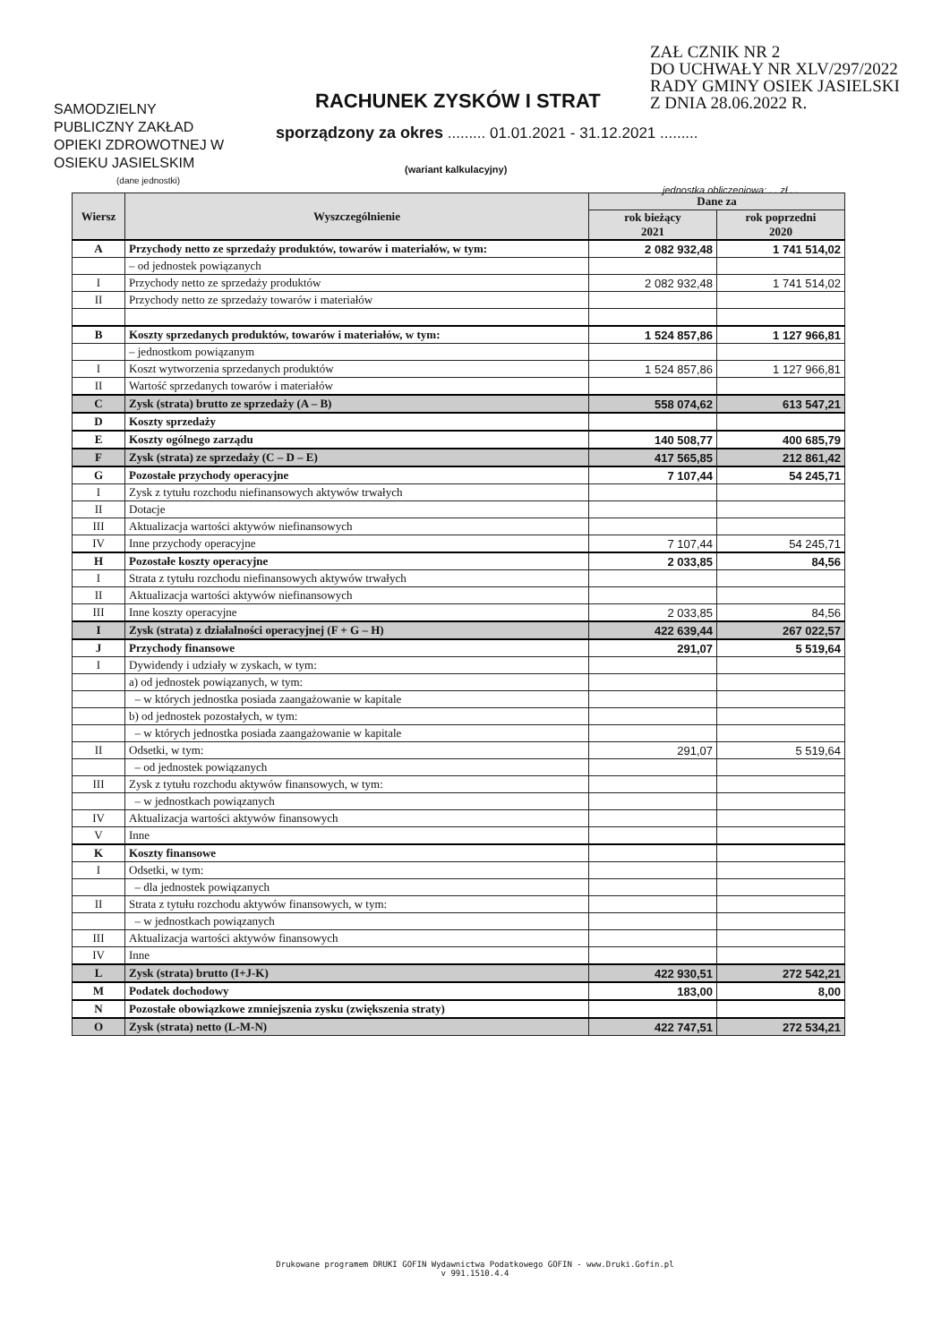ZAŁ CZNIK NR 2
DO UCHWAŁY NR XLV/297/2022
RADY GMINY OSIEK JASIELSKI
Z DNIA 28.06.2022 R.
RACHUNEK ZYSKÓW I STRAT
SAMODZIELNY
PUBLICZNY ZAKŁAD
OPIEKI ZDROWOTNEJ W
OSIEKU JASIELSKIM
(dane jednostki)
sporządzony za okres ......... 01.01.2021 - 31.12.2021 .........
(wariant kalkulacyjny)
jednostka obliczeniowa: . . zł . .
| Wiersz | Wyszczególnienie | Dane za | |
| --- | --- | --- | --- |
| | | rok bieżący 2021 | rok poprzedni 2020 |
| A | Przychody netto ze sprzedaży produktów, towarów i materiałów, w tym: | 2 082 932,48 | 1 741 514,02 |
| | – od jednostek powiązanych | | |
| I | Przychody netto ze sprzedaży produktów | 2 082 932,48 | 1 741 514,02 |
| II | Przychody netto ze sprzedaży towarów i materiałów | | |
| B | Koszty sprzedanych produktów, towarów i materiałów, w tym: | 1 524 857,86 | 1 127 966,81 |
| | – jednostkom powiązanym | | |
| I | Koszt wytworzenia sprzedanych produktów | 1 524 857,86 | 1 127 966,81 |
| II | Wartość sprzedanych towarów i materiałów | | |
| C | Zysk (strata) brutto ze sprzedaży (A – B) | 558 074,62 | 613 547,21 |
| D | Koszty sprzedaży | | |
| E | Koszty ogólnego zarządu | 140 508,77 | 400 685,79 |
| F | Zysk (strata) ze sprzedaży (C – D – E) | 417 565,85 | 212 861,42 |
| G | Pozostałe przychody operacyjne | 7 107,44 | 54 245,71 |
| I | Zysk z tytułu rozchodu niefinansowych aktywów trwałych | | |
| II | Dotacje | | |
| III | Aktualizacja wartości aktywów niefinansowych | | |
| IV | Inne przychody operacyjne | 7 107,44 | 54 245,71 |
| H | Pozostałe koszty operacyjne | 2 033,85 | 84,56 |
| I | Strata z tytułu rozchodu niefinansowych aktywów trwałych | | |
| II | Aktualizacja wartości aktywów niefinansowych | | |
| III | Inne koszty operacyjne | 2 033,85 | 84,56 |
| I | Zysk (strata) z działalności operacyjnej (F + G – H) | 422 639,44 | 267 022,57 |
| J | Przychody finansowe | 291,07 | 5 519,64 |
| I | Dywidendy i udziały w zyskach, w tym: | | |
| | a) od jednostek powiązanych, w tym: | | |
| | – w których jednostka posiada zaangażowanie w kapitale | | |
| | b) od jednostek pozostałych, w tym: | | |
| | – w których jednostka posiada zaangażowanie w kapitale | | |
| II | Odsetki, w tym: | 291,07 | 5 519,64 |
| | – od jednostek powiązanych | | |
| III | Zysk z tytułu rozchodu aktywów finansowych, w tym: | | |
| | – w jednostkach powiązanych | | |
| IV | Aktualizacja wartości aktywów finansowych | | |
| V | Inne | | |
| K | Koszty finansowe | | |
| I | Odsetki, w tym: | | |
| | – dla jednostek powiązanych | | |
| II | Strata z tytułu rozchodu aktywów finansowych, w tym: | | |
| | – w jednostkach powiązanych | | |
| III | Aktualizacja wartości aktywów finansowych | | |
| IV | Inne | | |
| L | Zysk (strata) brutto (I+J-K) | 422 930,51 | 272 542,21 |
| M | Podatek dochodowy | 183,00 | 8,00 |
| N | Pozostałe obowiązkowe zmniejszenia zysku (zwiększenia straty) | | |
| O | Zysk (strata) netto (L-M-N) | 422 747,51 | 272 534,21 |
Drukowane programem DRUKI GOFIN Wydawnictwa Podatkowego GOFIN - www.Druki.Gofin.pl
v 991.1510.4.4